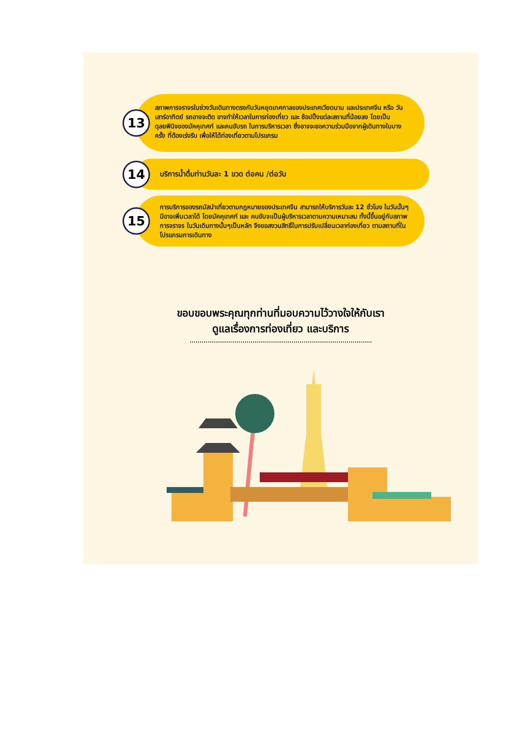13
สภาพการจราจรในช่วงวันเดินทางตรงกับวันหยุดเทศกาลของประเทศเวียดนาม และประเทศจีน หรือ วันเสาร์อาทิตย์ รถอาจจะติด อาจทำให้เวลาในการท่องเที่ยว และ ช้อปปิ้งแต่ละสถานที่น้อยลง โดยเป็นดุลยพินิจของมัคคุเทศก์ และคนขับรถ ในการบริหารเวลา ซึ่งอาจจะขอความร่วมมือจากผู้เดินทางในบางครั้ง ที่ต้องเร่งรีบ เพื่อให้ได้ท่องเที่ยวตามโปรแกรม
14
บริการน้ำดื่มท่านวันละ 1 ขวด ต่อคน /ต่อวัน
15
การบริการของรถบัสนำเที่ยวตามกฎหมายของประเทศจีน สามารถให้บริการวันละ 12 ชั่วโมง ในวันนั้นๆ มีอาจเพิ่มเวลาได้ โดยมัคคุเทศก์ และ คนขับจะเป็นผู้บริหารเวลาตามความเหมาะสม ทั้งนี้ขึ้นอยู่กับสภาพการจราจร ในวันเดินทางนั้นๆเป็นหลัก จึงขอสงวนสิทธิ์ในการปรับเปลี่ยนเวลาท่องเที่ยว ตามสถานที่ในโปรแกรมการเดินทาง
ขอบขอบพระคุณทุกท่านที่มอบความไว้วางใจให้กับเรา
ดูแลเรื่องการท่องเที่ยว และบริการ